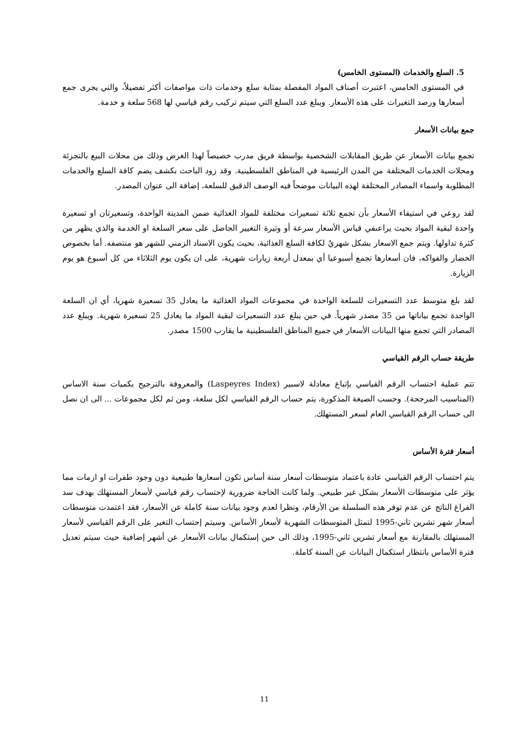5. السلع والخدمات (المستوى الخامس)
في المستوى الخامس، اعتبرت أصناف المواد المفصلة بمثابة سلع وخدمات ذات مواصفات أكثر تفصيلاً، والتي يجرى جمع أسعارها ورصد التغيرات على هذه الأسعار. ويبلغ عدد السلع التي سيتم تركيب رقم قياسي لها 568 سلعة و خدمة.
جمع بيانات الأسعار
تجمع بيانات الأسعار عن طريق المقابلات الشخصية بواسطة فريق مدرب خصيصاً لهذا الغرض وذلك من محلات البيع بالتجزئة ومحلات الخدمات المختلفة من المدن الرئيسية في المناطق الفلسطينية. وقد زود الباحث بكشف يضم كافة السلع والخدمات المطلوبة واسماء المصادر المختلفة لهذه البيانات موضحاً فيه الوصف الدقيق للسلعة، إضافة الى عنوان المصدر.
لقد روعي في استيفاء الأسعار بأن تجمع ثلاثة تسعيرات مختلفة للمواد الغذائية ضمن المدينة الواحدة، وتسعيرتان او تسعيرة واحدة لبقية المواد بحيث يراعىفي قياس الأسعار سرعة أو وتيرة التغيير الحاصل على سعر السلعة او الخدمة والذي يظهر من كثرة تداولها. ويتم جمع الاسعار بشكل شهريٌ لكافة السلع الغذائية، بحيث يكون الاسناد الزمني للشهر هو منتصفه. أما بخصوص الخضار والفواكه، فان أسعارها تجمع أسبوعيا أي بمعدل أربعة زيارات شهرية، على ان يكون يوم الثلاثاء من كل أسبوع هو يوم الزيارة.
لقد بلغ متوسط عدد التسعيرات للسلعة الواحدة في مجموعات المواد الغذائية ما يعادل 35 تسعيرة شهريا، أي ان السلعة الواحدة تجمع بياناتها من 35 مصدر شهرياً. في حين يبلغ عدد التسعيرات لبقية المواد ما يعادل 25 تسعيرة شهرية. ويبلغ عدد المصادر التي تجمع منها البيانات الأسعار في جميع المناطق الفلسطينية ما يقارب 1500 مصدر.
طريقة حساب الرقم القياسي
تتم عملية احتساب الرقم القياسي بإتباع معادلة لاسبير (Laspeyres Index) والمعروفة بالترجيح بكميات سنة الاساس (المناسيب المرجحة). وحسب الصيغة المذكورة، يتم حساب الرقم القياسي لكل سلعة، ومن ثم لكل مجموعات ... الى ان نصل الى حساب الرقم القياسي العام لسعر المستهلك.
أسعار فترة الأساس
يتم احتساب الرقم القياسي عادة باعتماد متوسطات أسعار سنة أساس تكون أسعارها طبيعية دون وجود طفرات او ازمات مما يؤثر على متوسطات الأسعار بشكل غير طبيعي. ولما كانت الحاجة ضرورية لإحتساب رقم قياسي لأسعار المستهلك بهدف سد الفراغ الناتج عن عدم توفر هذه السلسلة من الأرقام، ونظرا لعدم وجود بيانات سنة كاملة عن الأسعار، فقد اعتمدت متوسطات أسعار شهر تشرين ثاني-1995 لتمثل المتوسطات الشهرية لأسعار الأساس. وسيتم إحتساب التغير على الرقم القياسي لأسعار المستهلك بالمقارنة مع أسعار تشرين ثاني-1995، وذلك الى حين إستكمال بيانات الأسعار عن أشهر إضافية حيث سيتم تعديل فترة الأساس بانتظار استكمال البيانات عن السنة كاملة.
11